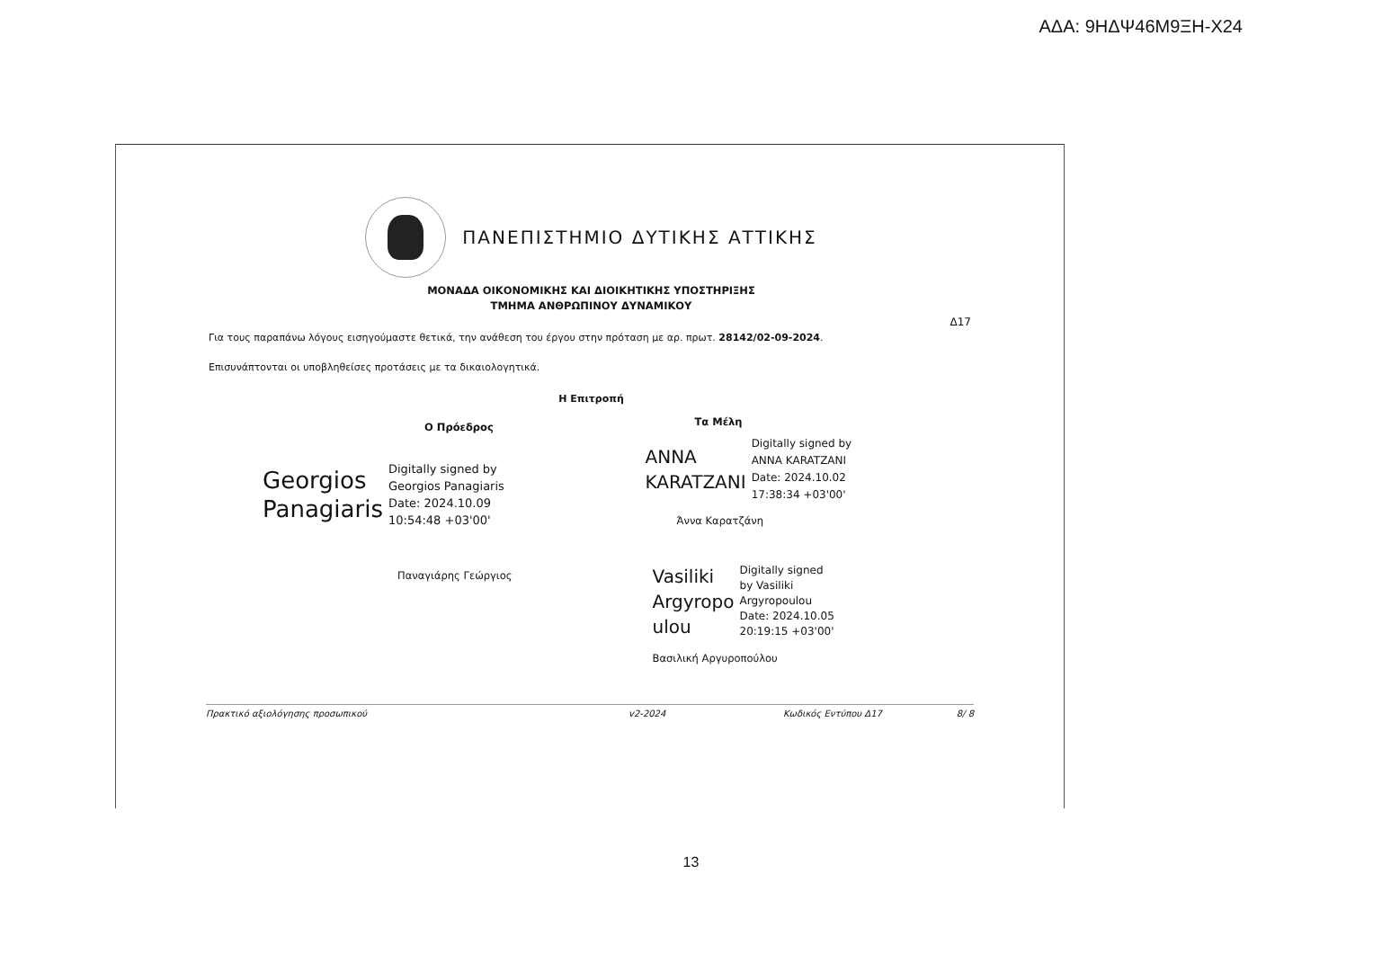ΑΔΑ: 9ΗΔΨ46Μ9ΞΗ-Χ24
ΠΑΝΕΠΙΣΤΗΜΙΟ ΔΥΤΙΚΗΣ ΑΤΤΙΚΗΣ
ΜΟΝΑΔΑ ΟΙΚΟΝΟΜΙΚΗΣ ΚΑΙ ΔΙΟΙΚΗΤΙΚΗΣ ΥΠΟΣΤΗΡΙΞΗΣ
ΤΜΗΜΑ ΑΝΘΡΩΠΙΝΟΥ ΔΥΝΑΜΙΚΟΥ
Δ17
Για τους παραπάνω λόγους εισηγούμαστε θετικά, την ανάθεση του έργου στην πρόταση με αρ. πρωτ. 28142/02-09-2024.
Επισυνάπτονται οι υποβληθείσες προτάσεις με τα δικαιολογητικά.
Η Επιτροπή
Ο Πρόεδρος
Georgios
Panagiaris
Digitally signed by
Georgios Panagiaris
Date: 2024.10.09
10:54:48 +03'00'
Παναγιάρης Γεώργιος
Τα Μέλη
ANNA
KARATZANI
Digitally signed by
ANNA KARATZANI
Date: 2024.10.02
17:38:34 +03'00'
Άννα Καρατζάνη
Vasiliki
Argyropo
ulou
Digitally signed
by Vasiliki
Argyropoulou
Date: 2024.10.05
20:19:15 +03'00'
Βασιλική Αργυροπούλου
Πρακτικό αξιολόγησης προσωπικού v2-2024 Κωδικός Εντύπου Δ17 8/ 8
13